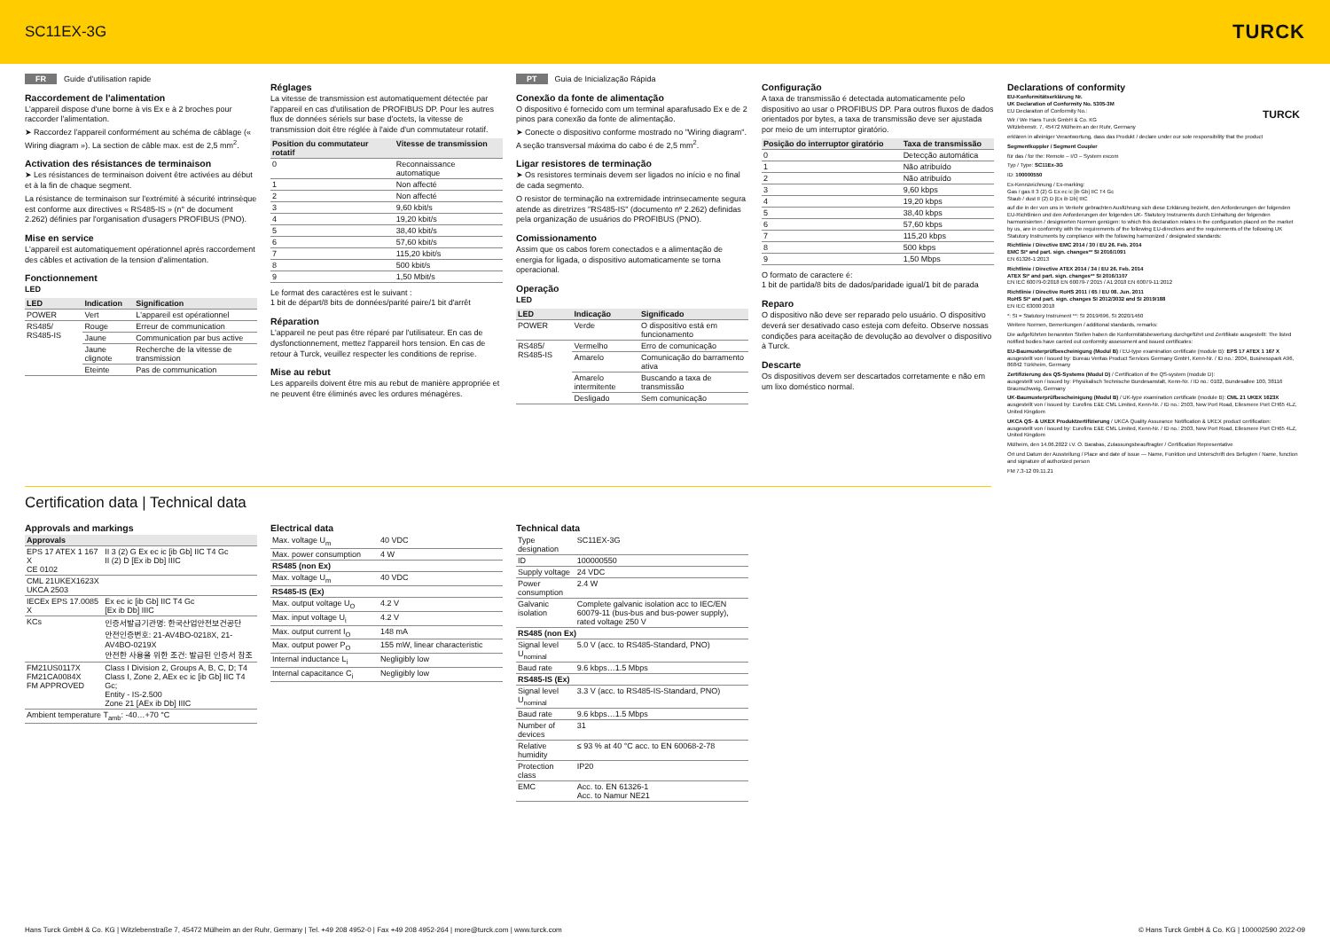SC11EX-3G TURCK
FR Guide d'utilisation rapide
Raccordement de l'alimentation
L'appareil dispose d'une borne à vis Ex e à 2 broches pour raccorder l'alimentation.
➤ Raccordez l'appareil conformément au schéma de câblage (« Wiring diagram »). La section de câble max. est de 2,5 mm<sup>2</sup>.
Activation des résistances de terminaison
➤ Les résistances de terminaison doivent être activées au début et à la fin de chaque segment.
La résistance de terminaison sur l'extrémité à sécurité intrinsèque est conforme aux directives « RS485-IS » (n° de document 2.262) définies par l'organisation d'usagers PROFIBUS (PNO).
Mise en service
L'appareil est automatiquement opérationnel après raccordement des câbles et activation de la tension d'alimentation.
Fonctionnement
LED
| LED | Indication | Signification |
| --- | --- | --- |
| POWER | Vert | L'appareil est opérationnel |
| RS485/ RS485-IS | Rouge | Erreur de communication |
| | Jaune | Communication par bus active |
| | Jaune clignote | Recherche de la vitesse de transmission |
| | Eteinte | Pas de communication |
Réglages
La vitesse de transmission est automatiquement détectée par l'appareil en cas d'utilisation de PROFIBUS DP. Pour les autres flux de données sériels sur base d'octets, la vitesse de transmission doit être réglée à l'aide d'un commutateur rotatif.
| Position du commutateur rotatif | Vitesse de transmission |
| --- | --- |
| 0 | Reconnaissance automatique |
| 1 | Non affecté |
| 2 | Non affecté |
| 3 | 9,60 kbit/s |
| 4 | 19,20 kbit/s |
| 5 | 38,40 kbit/s |
| 6 | 57,60 kbit/s |
| 7 | 115,20 kbit/s |
| 8 | 500 kbit/s |
| 9 | 1,50 Mbit/s |
Le format des caractères est le suivant :
1 bit de départ/8 bits de données/parité paire/1 bit d'arrêt
Réparation
L'appareil ne peut pas être réparé par l'utilisateur. En cas de dysfonctionnement, mettez l'appareil hors tension. En cas de retour à Turck, veuillez respecter les conditions de reprise.
Mise au rebut
Les appareils doivent être mis au rebut de manière appropriée et ne peuvent être éliminés avec les ordures ménagères.
PT Guia de Inicialização Rápida
Conexão da fonte de alimentação
O dispositivo é fornecido com um terminal aparafusado Ex e de 2 pinos para conexão da fonte de alimentação.
➤ Conecte o dispositivo conforme mostrado no "Wiring diagram". A seção transversal máxima do cabo é de 2,5 mm<sup>2</sup>.
Ligar resistores de terminação
➤ Os resistores terminais devem ser ligados no início e no final de cada segmento.
O resistor de terminação na extremidade intrinsecamente segura atende as diretrizes "RS485-IS" (documento nº 2.262) definidas pela organização de usuários do PROFIBUS (PNO).
Comissionamento
Assim que os cabos forem conectados e a alimentação de energia for ligada, o dispositivo automaticamente se torna operacional.
Operação
LED
| LED | Indicação | Significado |
| --- | --- | --- |
| POWER | Verde | O dispositivo está em funcionamento |
| RS485/ RS485-IS | Vermelho | Erro de comunicação |
| | Amarelo | Comunicação do barramento ativa |
| | Amarelo intermitente | Buscando a taxa de transmissão |
| | Desligado | Sem comunicação |
Configuração
A taxa de transmissão é detectada automaticamente pelo dispositivo ao usar o PROFIBUS DP. Para outros fluxos de dados orientados por bytes, a taxa de transmissão deve ser ajustada por meio de um interruptor giratório.
| Posição do interruptor giratório | Taxa de transmissão |
| --- | --- |
| 0 | Detecção automática |
| 1 | Não atribuído |
| 2 | Não atribuído |
| 3 | 9,60 kbps |
| 4 | 19,20 kbps |
| 5 | 38,40 kbps |
| 6 | 57,60 kbps |
| 7 | 115,20 kbps |
| 8 | 500 kbps |
| 9 | 1,50 Mbps |
O formato de caractere é:
1 bit de partida/8 bits de dados/paridade igual/1 bit de parada
Reparo
O dispositivo não deve ser reparado pelo usuário. O dispositivo deverá ser desativado caso esteja com defeito. Observe nossas condições para aceitação de devolução ao devolver o dispositivo à Turck.
Descarte
Os dispositivos devem ser descartados corretamente e não em um lixo doméstico normal.
Declarations of conformity
EU-Konformitätserklärung Nr.
UK Declaration of Conformity No. 5305-3M
EU Declaration of Conformity No.: TURCK
Wir / We Hans Turck GmbH & Co. KG
Witzlebenstr. 7, 45472 Mülheim an der Ruhr, Germany
erklären in alleiniger Verantwortung, dass das Produkt / declare under our sole responsibility that the product
Segmentkoppler / Segment Coupler
für das / for the: Remote – I/O – System excom
Typ / Type: SC11Ex-3G
ID: 100000550
Ex-Kennzeichnung / Ex-marking:
Gas / gas II 3 (2) G Ex ec ic [ib Gb] IIC T4 Gc
Staub / dust II (2) D [Ex ib Db] IIIC
auf die in der von uns in Verkehr gebrachten Ausführung sich diese Erklärung bezieht, den Anforderungen der folgenden EU-Richtlinien und den Anforderungen der folgenden UK- Statutory Instruments durch Einhaltung der folgenden harmonisierten / designierten Normen genügen: to which this declaration relates in the configuration placed on the market by us, are in conformity with the requirements of the following EU-directives and the requirements of the following UK Statutory Instruments by compliance with the following harmonized / designated standards:
Richtlinie / Directive EMC 2014 / 30 / EU 26. Feb. 2014
EMC SI* and part. sign. changes** SI 2016/1091
EN 61326-1:2013
Richtlinie / Directive ATEX 2014 / 34 / EU 26. Feb. 2014
ATEX SI* and part. sign. changes** SI 2016/1107
EN IEC 60079-0:2018 EN 60079-7:2015 / A1:2018 EN 60079-11:2012
Richtlinie / Directive RoHS 2011 / 65 / EU 08. Jun. 2011
RoHS SI* and part. sign. changes SI 2012/3032 and SI 2019/188
EN IEC 63000:2018
*: SI = Statutory Instrument **: SI 2019/696, SI 2020/1460
Weitere Normen, Bemerkungen / additional standards, remarks:
Die aufgeführten benannten Stellen haben die Konformitätsbewertung durchgeführt und Zertifikate ausgestellt: The listed notified bodies have carried out conformity assessment and issued certificates:
EU-Baumusterprüfbescheinigung (Modul B) / EU-type examination certificate (module B): EPS 17 ATEX 1 167 X
ausgestellt von / issued by: Bureau Veritas Product Services Germany GmbH, Kenn-Nr. / ID no.: 2004, Businesspark A96, 86842 Türkheim, Germany
Zertifizierung des QS-Systems (Modul D) / Certification of the QS-system (module D):
ausgestellt von / issued by: Physikalisch Technische Bundesanstalt, Kenn-Nr. / ID no.: 0102, Bundesallee 100, 38116 Braunschweig, Germany
UK-Baumusterprüfbescheinigung (Modul B) / UK-type examination certificate (module B): CML 21 UKEX 1623X
ausgestellt von / issued by: Eurofins E&E CML Limited, Kenn-Nr. / ID no.: 2503, New Port Road, Ellesmere Port CH65 4LZ, United Kingdom
UKCA QS- & UKEX Produktzertifizierung / UKCA Quality Assurance Notification & UKEX product certification:
ausgestellt von / issued by: Eurofins E&E CML Limited, Kenn-Nr. / ID no.: 2503, New Port Road, Ellesmere Port CH65 4LZ, United Kingdom
Mülheim, den 14.06.2022 i.V. O. Barabas, Zulassungsbeauftragter / Certification Representative
Ort und Datum der Ausstellung / Place and date of issue — Name, Funktion und Unterschrift des Befugten / Name, function and signature of authorized person
FM 7.3-12 09.11.21
Certification data | Technical data
Approvals and markings
| Approvals | |
| --- | --- |
| EPS 17 ATEX 1 167 X CE 0102 | II 3 (2) G Ex ec ic [ib Gb] IIC T4 Gc II (2) D [Ex ib Db] IIIC |
| CML 21UKEX1623X UKCA 2503 | |
| IECEx EPS 17.0085 X | Ex ec ic [ib Gb] IIC T4 Gc [Ex ib Db] IIIC |
| KCs | 인증서발급기관명: 한국산업안전보건공단 안전인증번호: 21-AV4BO-0218X, 21-AV4BO-0219X 안전한 사용을 위한 조건: 발급된 인증서 참조 |
| FM21US0117X FM21CA0084X FM APPROVED | Class I Division 2, Groups A, B, C, D; T4 Class I, Zone 2, AEx ec ic [ib Gb] IIC T4 Gc; Entity - IS-2.500 Zone 21 [AEx ib Db] IIIC |
| Ambient temperature T<sub>amb</sub>: -40…+70 °C | |
Electrical data
| Max. voltage U<sub>m</sub> | 40 VDC |
| Max. power consumption | 4 W |
| RS485 (non Ex) | |
| Max. voltage U<sub>m</sub> | 40 VDC |
| RS485-IS (Ex) | |
| Max. output voltage U<sub>O</sub> | 4.2 V |
| Max. input voltage U<sub>i</sub> | 4.2 V |
| Max. output current I<sub>O</sub> | 148 mA |
| Max. output power P<sub>O</sub> | 155 mW, linear characteristic |
| Internal inductance L<sub>i</sub> | Negligibly low |
| Internal capacitance C<sub>i</sub> | Negligibly low |
Technical data
| Type designation | SC11EX-3G |
| ID | 100000550 |
| Supply voltage | 24 VDC |
| Power consumption | 2.4 W |
| Galvanic isolation | Complete galvanic isolation acc to IEC/EN 60079-11 (bus-bus and bus-power supply), rated voltage 250 V |
| RS485 (non Ex) | |
| Signal level U<sub>nominal</sub> | 5.0 V (acc. to RS485-Standard, PNO) |
| Baud rate | 9.6 kbps…1.5 Mbps |
| RS485-IS (Ex) | |
| Signal level U<sub>nominal</sub> | 3.3 V (acc. to RS485-IS-Standard, PNO) |
| Baud rate | 9.6 kbps…1.5 Mbps |
| Number of devices | 31 |
| Relative humidity | ≤ 93 % at 40 °C acc. to EN 60068-2-78 |
| Protection class | IP20 |
| EMC | Acc. to. EN 61326-1 Acc. to Namur NE21 |
Hans Turck GmbH & Co. KG | Witzlebenstraße 7, 45472 Mülheim an der Ruhr, Germany | Tel. +49 208 4952-0 | Fax +49 208 4952-264 | more@turck.com | www.turck.com © Hans Turck GmbH & Co. KG | 100002590 2022-09